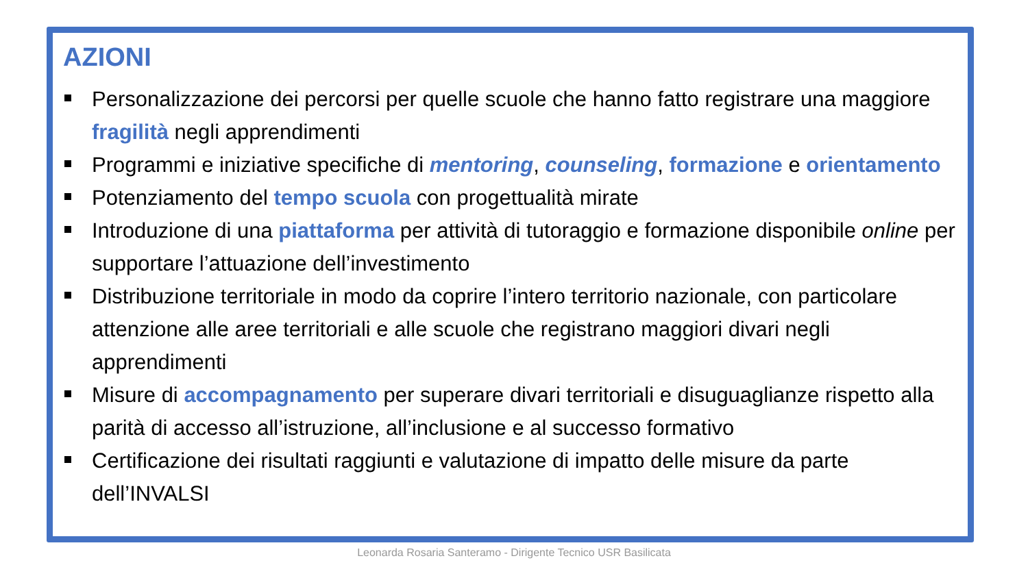AZIONI
Personalizzazione dei percorsi per quelle scuole che hanno fatto registrare una maggiore fragilità negli apprendimenti
Programmi e iniziative specifiche di mentoring, counseling, formazione e orientamento
Potenziamento del tempo scuola con progettualità mirate
Introduzione di una piattaforma per attività di tutoraggio e formazione disponibile online per supportare l’attuazione dell’investimento
Distribuzione territoriale in modo da coprire l’intero territorio nazionale, con particolare attenzione alle aree territoriali e alle scuole che registrano maggiori divari negli apprendimenti
Misure di accompagnamento per superare divari territoriali e disuguaglianze rispetto alla parità di accesso all’istruzione, all’inclusione e al successo formativo
Certificazione dei risultati raggiunti e valutazione di impatto delle misure da parte dell’INVALSI
Leonarda Rosaria Santeramo - Dirigente Tecnico USR Basilicata